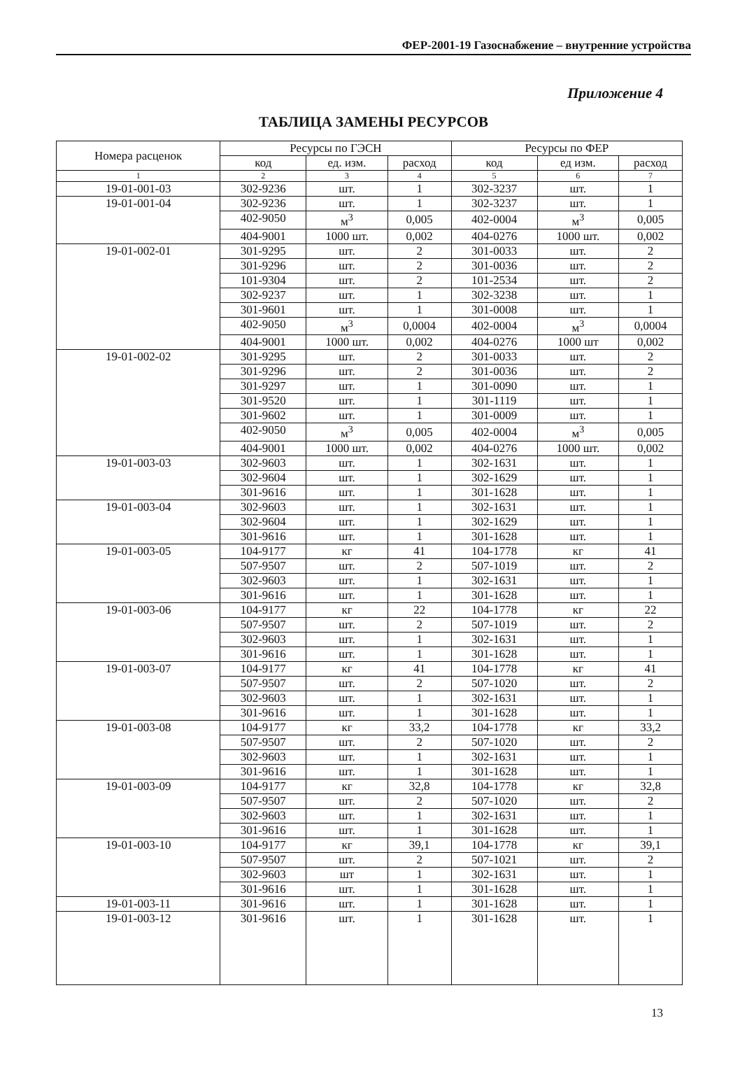ФЕР-2001-19 Газоснабжение – внутренние устройства
Приложение 4
ТАБЛИЦА ЗАМЕНЫ РЕСУРСОВ
| Номера расценок | Ресурсы по ГЭСН | | | Ресурсы по ФЕР | | |
| --- | --- | --- | --- | --- | --- | --- |
| | код | ед. изм. | расход | код | ед изм. | расход |
| 1 | 2 | 3 | 4 | 5 | 6 | 7 |
| 19-01-001-03 | 302-9236 | шт. | 1 | 302-3237 | шт. | 1 |
| 19-01-001-04 | 302-9236 | шт. | 1 | 302-3237 | шт. | 1 |
| | 402-9050 | м<sup>3</sup> | 0,005 | 402-0004 | м<sup>3</sup> | 0,005 |
| | 404-9001 | 1000 шт. | 0,002 | 404-0276 | 1000 шт. | 0,002 |
| 19-01-002-01 | 301-9295 | шт. | 2 | 301-0033 | шт. | 2 |
| | 301-9296 | шт. | 2 | 301-0036 | шт. | 2 |
| | 101-9304 | шт. | 2 | 101-2534 | шт. | 2 |
| | 302-9237 | шт. | 1 | 302-3238 | шт. | 1 |
| | 301-9601 | шт. | 1 | 301-0008 | шт. | 1 |
| | 402-9050 | м<sup>3</sup> | 0,0004 | 402-0004 | м<sup>3</sup> | 0,0004 |
| | 404-9001 | 1000 шт. | 0,002 | 404-0276 | 1000 шт | 0,002 |
| 19-01-002-02 | 301-9295 | шт. | 2 | 301-0033 | шт. | 2 |
| | 301-9296 | шт. | 2 | 301-0036 | шт. | 2 |
| | 301-9297 | шт. | 1 | 301-0090 | шт. | 1 |
| | 301-9520 | шт. | 1 | 301-1119 | шт. | 1 |
| | 301-9602 | шт. | 1 | 301-0009 | шт. | 1 |
| | 402-9050 | м<sup>3</sup> | 0,005 | 402-0004 | м<sup>3</sup> | 0,005 |
| | 404-9001 | 1000 шт. | 0,002 | 404-0276 | 1000 шт. | 0,002 |
| 19-01-003-03 | 302-9603 | шт. | 1 | 302-1631 | шт. | 1 |
| | 302-9604 | шт. | 1 | 302-1629 | шт. | 1 |
| | 301-9616 | шт. | 1 | 301-1628 | шт. | 1 |
| 19-01-003-04 | 302-9603 | шт. | 1 | 302-1631 | шт. | 1 |
| | 302-9604 | шт. | 1 | 302-1629 | шт. | 1 |
| | 301-9616 | шт. | 1 | 301-1628 | шт. | 1 |
| 19-01-003-05 | 104-9177 | кг | 41 | 104-1778 | кг | 41 |
| | 507-9507 | шт. | 2 | 507-1019 | шт. | 2 |
| | 302-9603 | шт. | 1 | 302-1631 | шт. | 1 |
| | 301-9616 | шт. | 1 | 301-1628 | шт. | 1 |
| 19-01-003-06 | 104-9177 | кг | 22 | 104-1778 | кг | 22 |
| | 507-9507 | шт. | 2 | 507-1019 | шт. | 2 |
| | 302-9603 | шт. | 1 | 302-1631 | шт. | 1 |
| | 301-9616 | шт. | 1 | 301-1628 | шт. | 1 |
| 19-01-003-07 | 104-9177 | кг | 41 | 104-1778 | кг | 41 |
| | 507-9507 | шт. | 2 | 507-1020 | шт. | 2 |
| | 302-9603 | шт. | 1 | 302-1631 | шт. | 1 |
| | 301-9616 | шт. | 1 | 301-1628 | шт. | 1 |
| 19-01-003-08 | 104-9177 | кг | 33,2 | 104-1778 | кг | 33,2 |
| | 507-9507 | шт. | 2 | 507-1020 | шт. | 2 |
| | 302-9603 | шт. | 1 | 302-1631 | шт. | 1 |
| | 301-9616 | шт. | 1 | 301-1628 | шт. | 1 |
| 19-01-003-09 | 104-9177 | кг | 32,8 | 104-1778 | кг | 32,8 |
| | 507-9507 | шт. | 2 | 507-1020 | шт. | 2 |
| | 302-9603 | шт. | 1 | 302-1631 | шт. | 1 |
| | 301-9616 | шт. | 1 | 301-1628 | шт. | 1 |
| 19-01-003-10 | 104-9177 | кг | 39,1 | 104-1778 | кг | 39,1 |
| | 507-9507 | шт. | 2 | 507-1021 | шт. | 2 |
| | 302-9603 | шт | 1 | 302-1631 | шт. | 1 |
| | 301-9616 | шт. | 1 | 301-1628 | шт. | 1 |
| 19-01-003-11 | 301-9616 | шт. | 1 | 301-1628 | шт. | 1 |
| 19-01-003-12 | 301-9616 | шт. | 1 | 301-1628 | шт. | 1 |
13